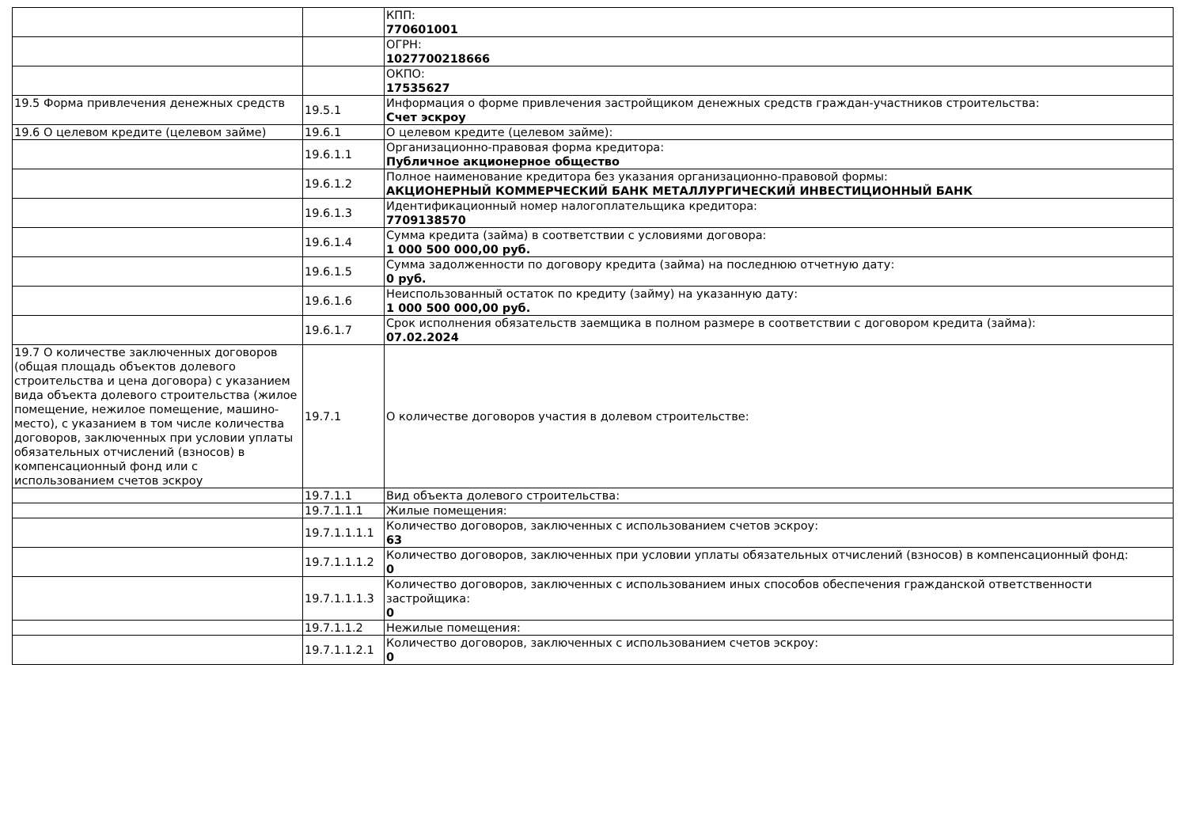| | | КПП: 770601001 |
| | | ОГРН: 1027700218666 |
| | | ОКПО: 17535627 |
| 19.5 Форма привлечения денежных средств | 19.5.1 | Информация о форме привлечения застройщиком денежных средств граждан-участников строительства: Счет эскроу |
| 19.6 О целевом кредите (целевом займе) | 19.6.1 | О целевом кредите (целевом займе): |
| | 19.6.1.1 | Организационно-правовая форма кредитора: Публичное акционерное общество |
| | 19.6.1.2 | Полное наименование кредитора без указания организационно-правовой формы: АКЦИОНЕРНЫЙ КОММЕРЧЕСКИЙ БАНК МЕТАЛЛУРГИЧЕСКИЙ ИНВЕСТИЦИОННЫЙ БАНК |
| | 19.6.1.3 | Идентификационный номер налогоплательщика кредитора: 7709138570 |
| | 19.6.1.4 | Сумма кредита (займа) в соответствии с условиями договора: 1 000 500 000,00 руб. |
| | 19.6.1.5 | Сумма задолженности по договору кредита (займа) на последнюю отчетную дату: 0 руб. |
| | 19.6.1.6 | Неиспользованный остаток по кредиту (займу) на указанную дату: 1 000 500 000,00 руб. |
| | 19.6.1.7 | Срок исполнения обязательств заемщика в полном размере в соответствии с договором кредита (займа): 07.02.2024 |
| 19.7 О количестве заключенных договоров (общая площадь объектов долевого строительства и цена договора) с указанием вида объекта долевого строительства (жилое помещение, нежилое помещение, машино-место), с указанием в том числе количества договоров, заключенных при условии уплаты обязательных отчислений (взносов) в компенсационный фонд или с использованием счетов эскроу | 19.7.1 | О количестве договоров участия в долевом строительстве: |
| | 19.7.1.1 | Вид объекта долевого строительства: |
| | 19.7.1.1.1 | Жилые помещения: |
| | 19.7.1.1.1.1 | Количество договоров, заключенных с использованием счетов эскроу: 63 |
| | 19.7.1.1.1.2 | Количество договоров, заключенных при условии уплаты обязательных отчислений (взносов) в компенсационный фонд: 0 |
| | 19.7.1.1.1.3 | Количество договоров, заключенных с использованием иных способов обеспечения гражданской ответственности застройщика: 0 |
| | 19.7.1.1.2 | Нежилые помещения: |
| | 19.7.1.1.2.1 | Количество договоров, заключенных с использованием счетов эскроу: 0 |